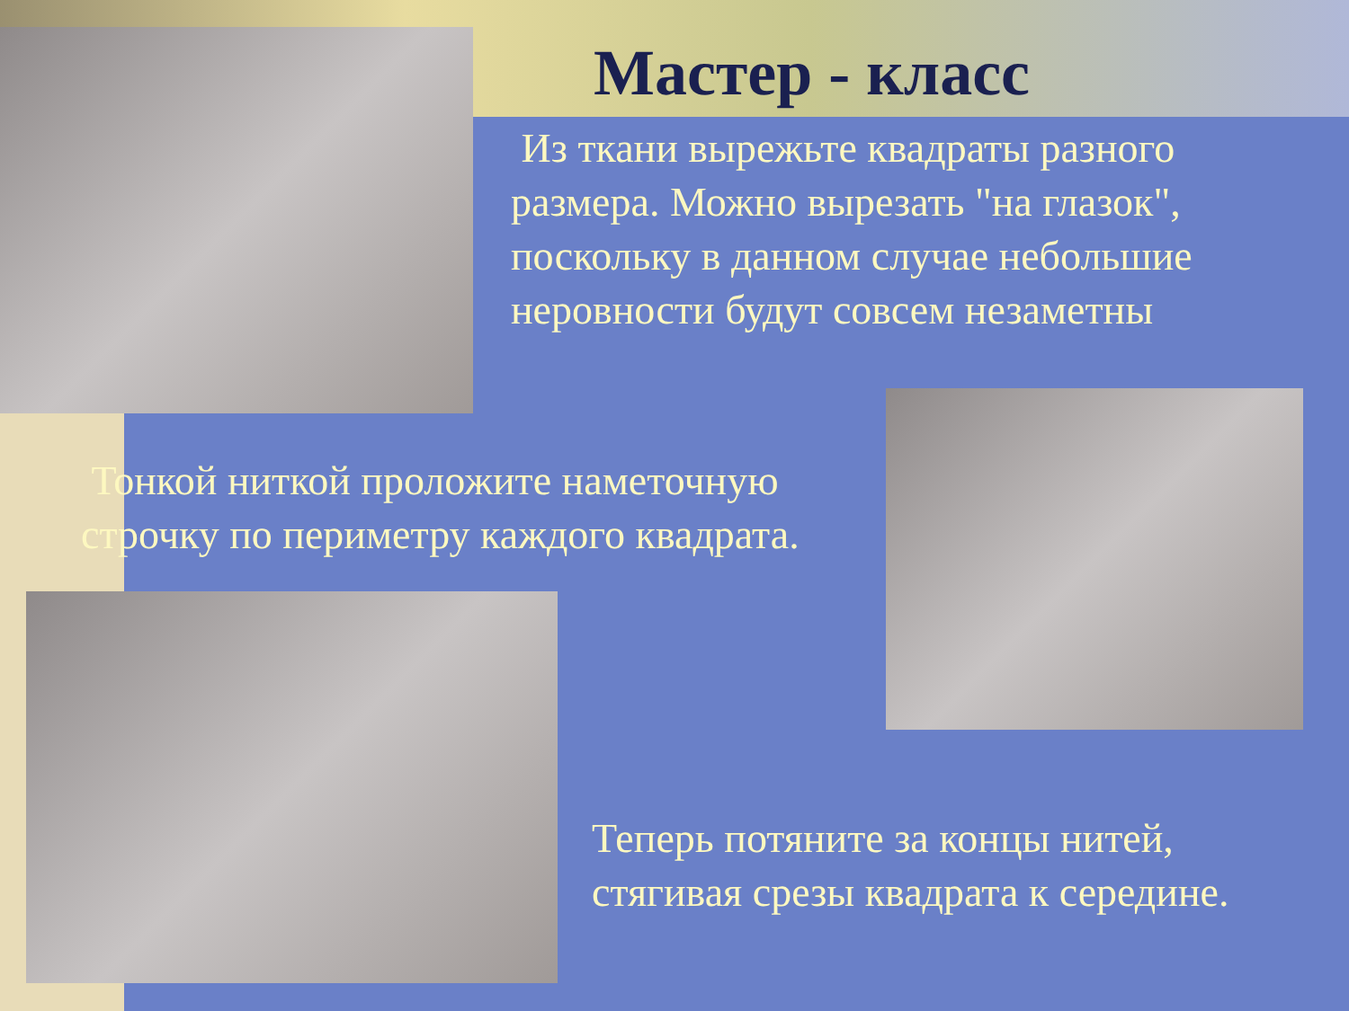Мастер - класс
Из ткани вырежьте квадраты разного размера. Можно вырезать "на глазок", поскольку в данном случае небольшие неровности будут совсем незаметны
Тонкой ниткой проложите наметочную строчку по периметру каждого квадрата.
Теперь потяните за концы нитей, стягивая срезы квадрата к середине.